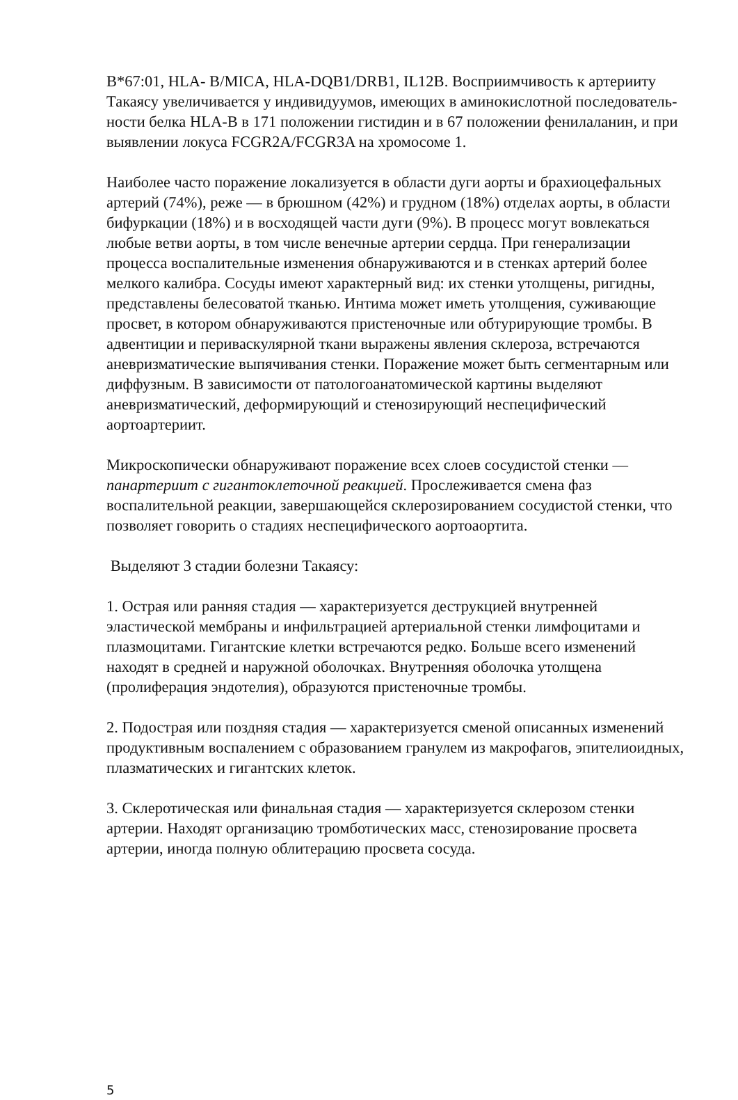B*67:01, HLA- B/MICA, HLA-DQB1/DRB1, IL12B. Восприимчивость к артерииту Такаясу увеличивается у индивидуумов, имеющих в аминокислотной последователь- ности белка HLA-B в 171 положении гистидин и в 67 положении фенилаланин, и при выявлении локуса FCGR2A/FCGR3A на хромосоме 1.
Наиболее часто поражение локализуется в области дуги аорты и брахиоцефальных артерий (74%), реже — в брюшном (42%) и грудном (18%) отделах аорты, в области бифуркации (18%) и в восходящей части дуги (9%). В процесс могут вовлекаться любые ветви аорты, в том числе венечные артерии сердца. При генерализации процесса воспалительные изменения обнаруживаются и в стенках артерий более мелкого калибра. Сосуды имеют характерный вид: их стенки утолщены, ригидны, представлены белесоватой тканью. Интима может иметь утолщения, суживающие просвет, в котором обнаруживаются пристеночные или обтурирующие тромбы. В адвентиции и периваскулярной ткани выражены явления склероза, встречаются аневризматические выпячивания стенки. Поражение может быть сегментарным или диффузным. В зависимости от патологоанатомической картины выделяют аневризматический, деформирующий и стенозирующий неспецифический аортоартериит.
Микроскопически обнаруживают поражение всех слоев сосудистой стенки — панартериит с гигантоклеточной реакцией. Прослеживается смена фаз воспалительной реакции, завершающейся склерозированием сосудистой стенки, что позволяет говорить о стадиях неспецифического аортоаортита.
Выделяют 3 стадии болезни Такаясу:
1. Острая или ранняя стадия — характеризуется деструкцией внутренней эластической мембраны и инфильтрацией артериальной стенки лимфоцитами и плазмоцитами. Гигантские клетки встречаются редко. Больше всего изменений находят в средней и наружной оболочках. Внутренняя оболочка утолщена (пролиферация эндотелия), образуются пристеночные тромбы.
2. Подострая или поздняя стадия — характеризуется сменой описанных изменений продуктивным воспалением с образованием гранулем из макрофагов, эпителиоидных, плазматических и гигантских клеток.
3. Склеротическая или финальная стадия — характеризуется склерозом стенки артерии. Находят организацию тромботических масс, стенозирование просвета артерии, иногда полную облитерацию просвета сосуда.
5